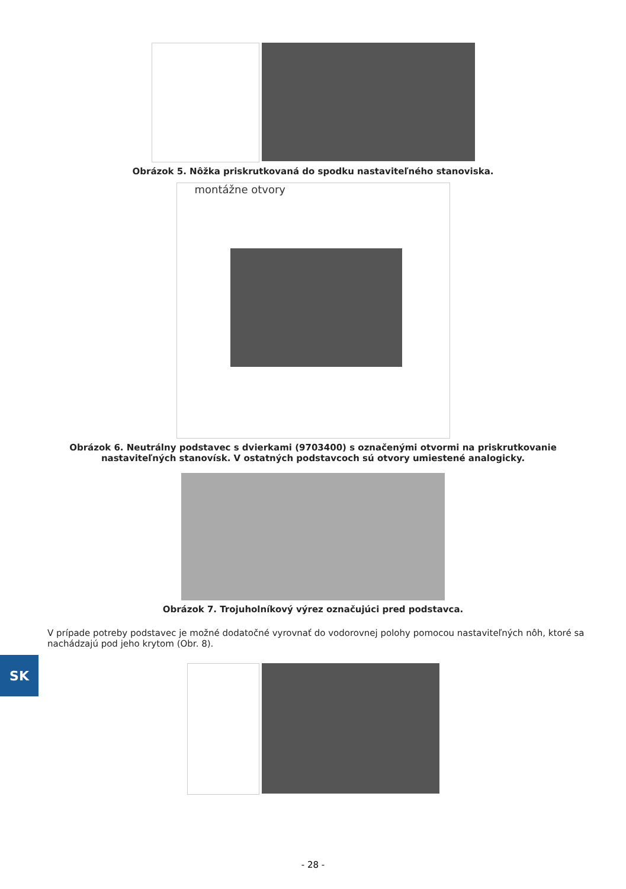Obrázok 5. Nôžka priskrutkovaná do spodku nastaviteľného stanoviska.
montážne otvory
Obrázok 6. Neutrálny podstavec s dvierkami (9703400) s označenými otvormi na priskrutkovanie nastaviteľných stanovísk. V ostatných podstavcoch sú otvory umiestené analogicky.
Obrázok 7. Trojuholníkový výrez označujúci pred podstavca.
V prípade potreby podstavec je možné dodatočné vyrovnať do vodorovnej polohy pomocou nastaviteľných nôh, ktoré sa nachádzajú pod jeho krytom (Obr. 8).
SK
- 28 -